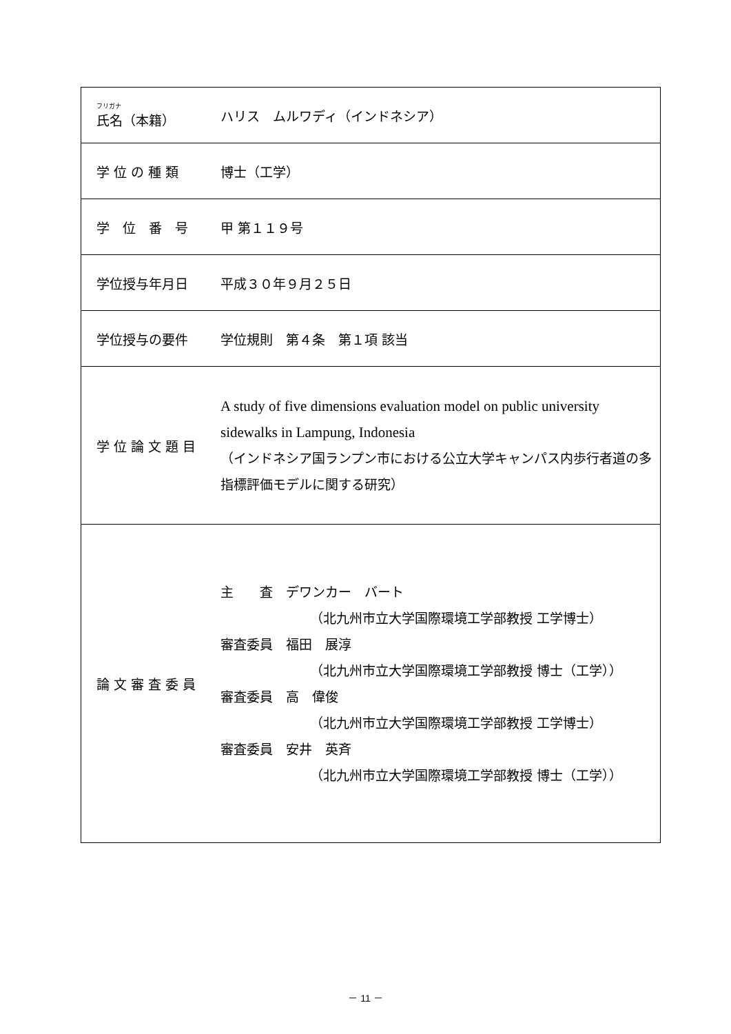| フリガナ 氏名（本籍） | ハリス ムルワディ（インドネシア） |
| 学 位 の 種 類 | 博士（工学） |
| 学 位 番 号 | 甲 第１１９号 |
| 学位授与年月日 | 平成３０年９月２５日 |
| 学位授与の要件 | 学位規則 第４条 第１項 該当 |
| 学 位 論 文 題 目 | A study of five dimensions evaluation model on public university sidewalks in Lampung, Indonesia （インドネシア国ランプン市における公立大学キャンパス内歩行者道の多指標評価モデルに関する研究） |
| 論 文 審 査 委 員 | 主 査 デワンカー バート （北九州市立大学国際環境工学部教授 工学博士） 審査委員 福田 展淳 （北九州市立大学国際環境工学部教授 博士（工学）） 審査委員 高 偉俊 （北九州市立大学国際環境工学部教授 工学博士） 審査委員 安井 英斉 （北九州市立大学国際環境工学部教授 博士（工学）） |
－ 11 －